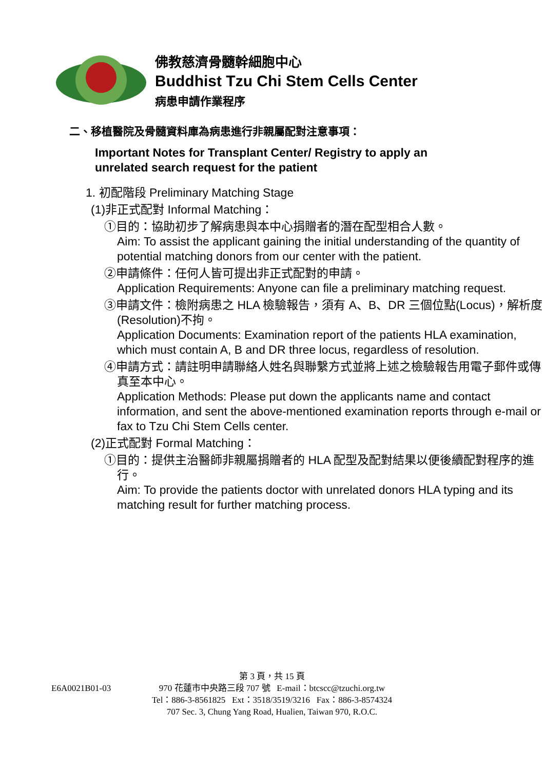佛教慈濟骨髓幹細胞中心
Buddhist Tzu Chi Stem Cells Center
病患申請作業程序
二、移植醫院及骨髓資料庫為病患進行非親屬配對注意事項：
Important Notes for Transplant Center/ Registry to apply an
unrelated search request for the patient
1. 初配階段 Preliminary Matching Stage
(1)非正式配對 Informal Matching：
①目的：協助初步了解病患與本中心捐贈者的潛在配型相合人數。
Aim: To assist the applicant gaining the initial understanding of the quantity of potential matching donors from our center with the patient.
②申請條件：任何人皆可提出非正式配對的申請。
Application Requirements: Anyone can file a preliminary matching request.
③申請文件：檢附病患之 HLA 檢驗報告，須有 A、B、DR 三個位點(Locus)，解析度(Resolution)不拘。
Application Documents: Examination report of the patients HLA examination, which must contain A, B and DR three locus, regardless of resolution.
④申請方式：請註明申請聯絡人姓名與聯繫方式並將上述之檢驗報告用電子郵件或傳真至本中心。
Application Methods: Please put down the applicants name and contact information, and sent the above-mentioned examination reports through e-mail or fax to Tzu Chi Stem Cells center.
(2)正式配對 Formal Matching：
①目的：提供主治醫師非親屬捐贈者的 HLA 配型及配對結果以便後續配對程序的進行。
Aim: To provide the patients doctor with unrelated donors HLA typing and its matching result for further matching process.
第 3 頁，共 15 頁
E6A0021B01-03
970 花蓮市中央路三段 707 號 E-mail：btcscc@tzuchi.org.tw
Tel：886-3-8561825 Ext：3518/3519/3216 Fax：886-3-8574324
707 Sec. 3, Chung Yang Road, Hualien, Taiwan 970, R.O.C.